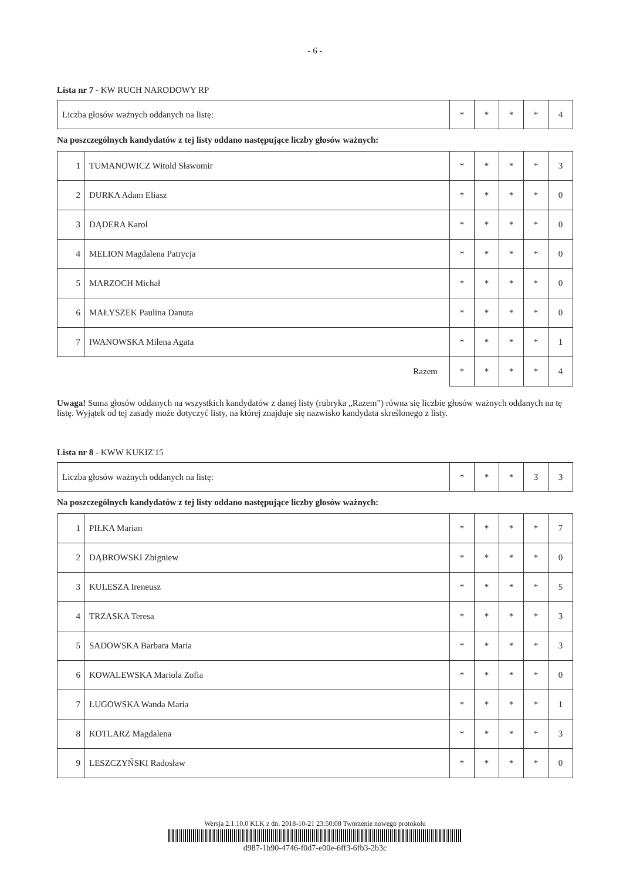- 6 -
Lista nr 7 - KW RUCH NARODOWY RP
| Liczba głosów ważnych oddanych na listę: | * | * | * | * | 4 |
Na poszczególnych kandydatów z tej listy oddano następujące liczby głosów ważnych:
| 1 | TUMANOWICZ Witold Sławomir | * | * | * | * | 3 |
| 2 | DURKA Adam Eliasz | * | * | * | * | 0 |
| 3 | DĄDERA Karol | * | * | * | * | 0 |
| 4 | MELION Magdalena Patrycja | * | * | * | * | 0 |
| 5 | MARZOCH Michał | * | * | * | * | 0 |
| 6 | MAŁYSZEK Paulina Danuta | * | * | * | * | 0 |
| 7 | IWANOWSKA Milena Agata | * | * | * | * | 1 |
| Razem | | * | * | * | * | 4 |
Uwaga! Suma głosów oddanych na wszystkich kandydatów z danej listy (rubryka „Razem”) równa się liczbie głosów ważnych oddanych na tę listę. Wyjątek od tej zasady może dotyczyć listy, na której znajduje się nazwisko kandydata skreślonego z listy.
Lista nr 8 - KWW KUKIZ'15
| Liczba głosów ważnych oddanych na listę: | * | * | * | 3 | 3 |
Na poszczególnych kandydatów z tej listy oddano następujące liczby głosów ważnych:
| 1 | PIŁKA Marian | * | * | * | * | 7 |
| 2 | DĄBROWSKI Zbigniew | * | * | * | * | 0 |
| 3 | KULESZA Ireneusz | * | * | * | * | 5 |
| 4 | TRZASKA Teresa | * | * | * | * | 3 |
| 5 | SADOWSKA Barbara Maria | * | * | * | * | 3 |
| 6 | KOWALEWSKA Mariola Zofia | * | * | * | * | 0 |
| 7 | ŁUGOWSKA Wanda Maria | * | * | * | * | 1 |
| 8 | KOTLARZ Magdalena | * | * | * | * | 3 |
| 9 | LESZCZYŃSKI Radosław | * | * | * | * | 0 |
Wersja 2.1.10.0 KLK z dn. 2018-10-21 23:50:08 Tworzenie nowego protokołu
d987-1b90-4746-f0d7-e00e-6ff3-6fb3-2b3c